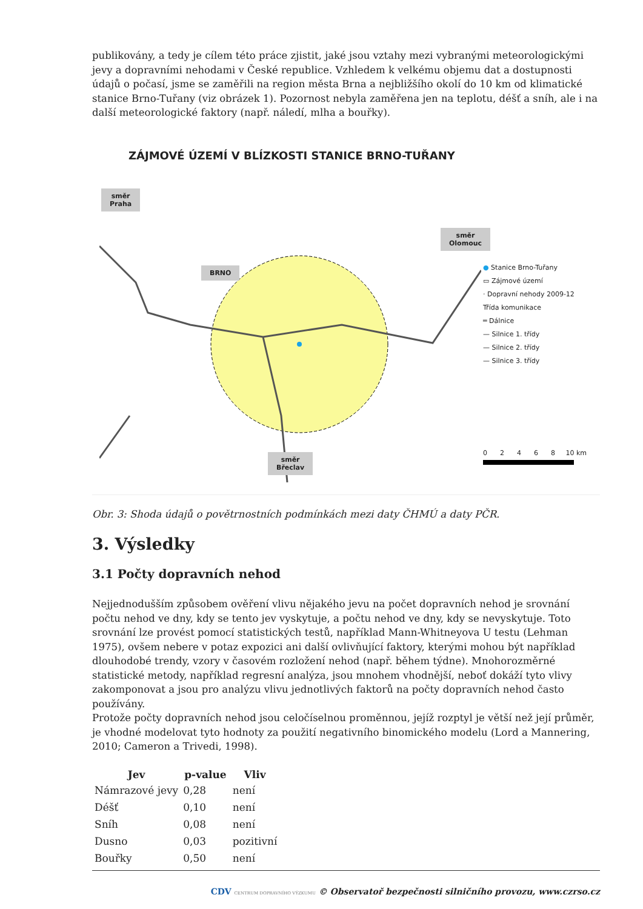publikovány, a tedy je cílem této práce zjistit, jaké jsou vztahy mezi vybranými meteorologickými jevy a dopravními nehodami v České republice. Vzhledem k velkému objemu dat a dostupnosti údajů o počasí, jsme se zaměřili na region města Brna a nejbližšího okolí do 10 km od klimatické stanice Brno-Tuřany (viz obrázek 1). Pozornost nebyla zaměřena jen na teplotu, déšť a sníh, ale i na další meteorologické faktory (např. náledí, mlha a bouřky).
ZÁJMOVÉ ÚZEMÍ V BLÍZKOSTI STANICE BRNO-TUŘANY
směr
Praha
BRNO
směr
Olomouc
směr
Břeclav
● Stanice Brno-Tuřany
▭ Zájmové území
· Dopravní nehody 2009-12
Třída komunikace
═ Dálnice
— Silnice 1. třídy
— Silnice 2. třídy
— Silnice 3. třídy
0 2 4 6 8 10 km
Obr. 3: Shoda údajů o povětrnostních podmínkách mezi daty ČHMÚ a daty PČR.
3. Výsledky
3.1 Počty dopravních nehod
Nejjednodušším způsobem ověření vlivu nějakého jevu na počet dopravních nehod je srovnání počtu nehod ve dny, kdy se tento jev vyskytuje, a počtu nehod ve dny, kdy se nevyskytuje. Toto srovnání lze provést pomocí statistických testů, například Mann-Whitneyova U testu (Lehman 1975), ovšem nebere v potaz expozici ani další ovlivňující faktory, kterými mohou být například dlouhodobé trendy, vzory v časovém rozložení nehod (např. během týdne). Mnohorozměrné statistické metody, například regresní analýza, jsou mnohem vhodnější, neboť dokáží tyto vlivy zakomponovat a jsou pro analýzu vlivu jednotlivých faktorů na počty dopravních nehod často používány.
Protože počty dopravních nehod jsou celočíselnou proměnnou, jejíž rozptyl je větší než její průměr, je vhodné modelovat tyto hodnoty za použití negativního binomického modelu (Lord a Mannering, 2010; Cameron a Trivedi, 1998).
| Jev | p-value | Vliv |
| --- | --- | --- |
| Námrazové jevy | 0,28 | není |
| Déšť | 0,10 | není |
| Sníh | 0,08 | není |
| Dusno | 0,03 | pozitivní |
| Bouřky | 0,50 | není |
CDV CENTRUM DOPRAVNÍHO VÝZKUMU © Observatoř bezpečnosti silničního provozu, www.czrso.cz